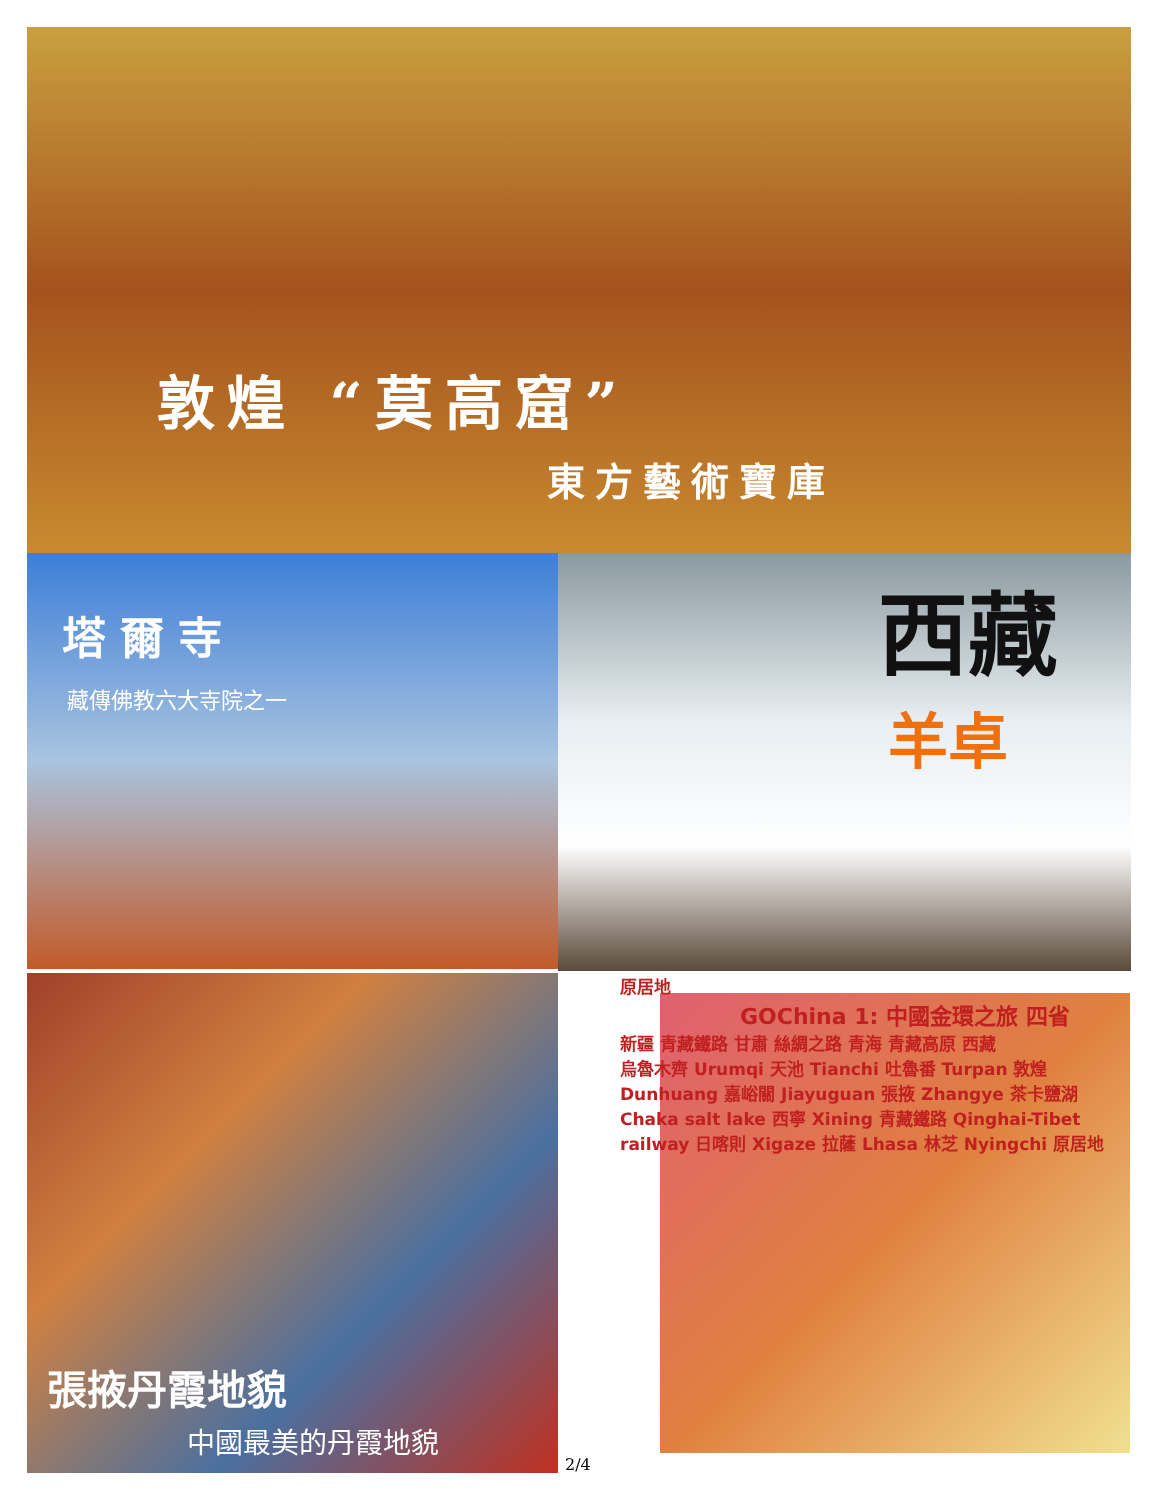敦煌 “莫高窟”
東方藝術寶庫
塔爾寺
藏傳佛教六大寺院之一
西藏
羊卓
張掖丹霞地貌
中國最美的丹霞地貌
原居地
GOChina 1: 中國金環之旅 四省
新疆 青藏鐵路 甘肅 絲綢之路 青海 青藏高原 西藏
烏魯木齊 Urumqi 天池 Tianchi 吐魯番 Turpan 敦煌 Dunhuang 嘉峪關 Jiayuguan 張掖 Zhangye 茶卡鹽湖 Chaka salt lake 西寧 Xining 青藏鐵路 Qinghai-Tibet railway 日喀則 Xigaze 拉薩 Lhasa 林芝 Nyingchi 原居地
2/4